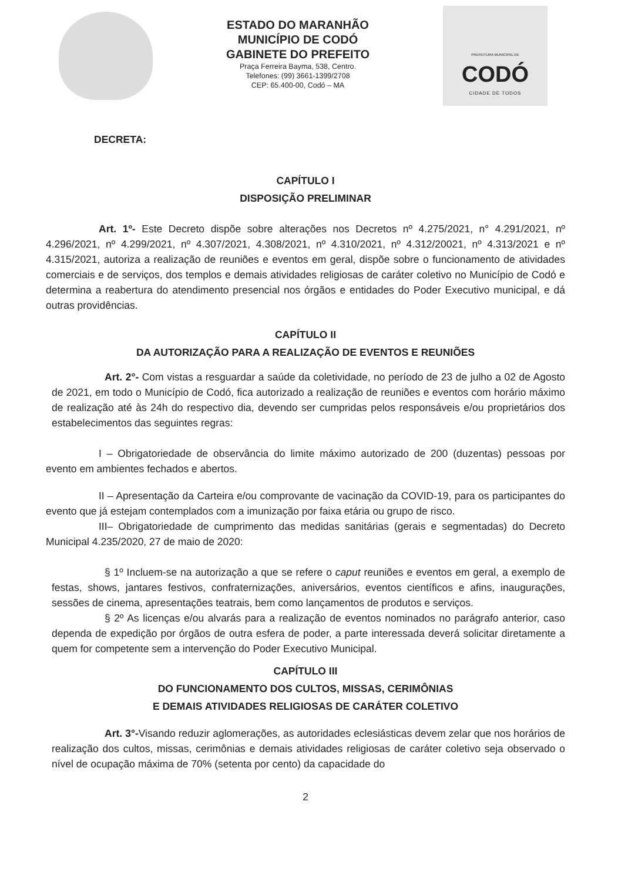ESTADO DO MARANHÃO
MUNICÍPIO DE CODÓ
GABINETE DO PREFEITO
Praça Ferreira Bayma, 538, Centro.
Telefones: (99) 3661-1399/2708
CEP: 65.400-00, Codó – MA
PREFEITURA MUNICIPAL DE
CODÓ
CIDADE DE TODOS
DECRETA:
CAPÍTULO I
DISPOSIÇÃO PRELIMINAR
Art. 1º- Este Decreto dispõe sobre alterações nos Decretos nº 4.275/2021, n° 4.291/2021, nº 4.296/2021, nº 4.299/2021, nº 4.307/2021, 4.308/2021, nº 4.310/2021, nº 4.312/20021, nº 4.313/2021 e nº 4.315/2021, autoriza a realização de reuniões e eventos em geral, dispõe sobre o funcionamento de atividades comerciais e de serviços, dos templos e demais atividades religiosas de caráter coletivo no Município de Codó e determina a reabertura do atendimento presencial nos órgãos e entidades do Poder Executivo municipal, e dá outras providências.
CAPÍTULO II
DA AUTORIZAÇÃO PARA A REALIZAÇÃO DE EVENTOS E REUNIÕES
Art. 2°- Com vistas a resguardar a saúde da coletividade, no período de 23 de julho a 02 de Agosto de 2021, em todo o Município de Codó, fica autorizado a realização de reuniões e eventos com horário máximo de realização até às 24h do respectivo dia, devendo ser cumpridas pelos responsáveis e/ou proprietários dos estabelecimentos das seguintes regras:
I – Obrigatoriedade de observância do limite máximo autorizado de 200 (duzentas) pessoas por evento em ambientes fechados e abertos.
II – Apresentação da Carteira e/ou comprovante de vacinação da COVID-19, para os participantes do evento que já estejam contemplados com a imunização por faixa etária ou grupo de risco.
III– Obrigatoriedade de cumprimento das medidas sanitárias (gerais e segmentadas) do Decreto Municipal 4.235/2020, 27 de maio de 2020:
§ 1º Incluem-se na autorização a que se refere o caput reuniões e eventos em geral, a exemplo de festas, shows, jantares festivos, confraternizações, aniversários, eventos científicos e afins, inaugurações, sessões de cinema, apresentações teatrais, bem como lançamentos de produtos e serviços.
§ 2º As licenças e/ou alvarás para a realização de eventos nominados no parágrafo anterior, caso dependa de expedição por órgãos de outra esfera de poder, a parte interessada deverá solicitar diretamente a quem for competente sem a intervenção do Poder Executivo Municipal.
CAPÍTULO III
DO FUNCIONAMENTO DOS CULTOS, MISSAS, CERIMÔNIAS
E DEMAIS ATIVIDADES RELIGIOSAS DE CARÁTER COLETIVO
Art. 3°-Visando reduzir aglomerações, as autoridades eclesiásticas devem zelar que nos horários de realização dos cultos, missas, cerimônias e demais atividades religiosas de caráter coletivo seja observado o nível de ocupação máxima de 70% (setenta por cento) da capacidade do
2